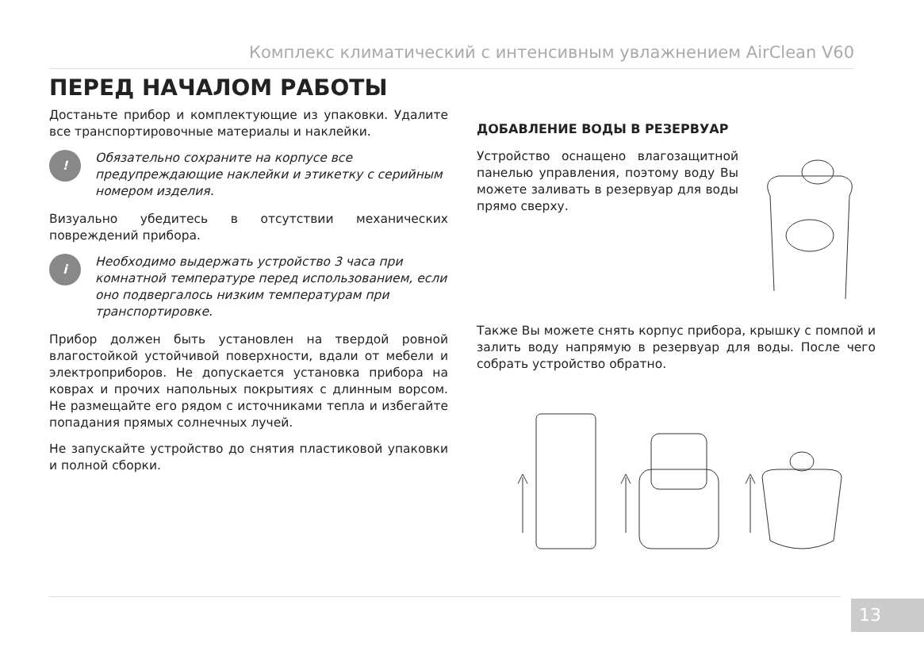Комплекс климатический с интенсивным увлажнением AirClean V60
ПЕРЕД НАЧАЛОМ РАБОТЫ
Достаньте прибор и комплектующие из упаковки. Удалите все транспортировочные материалы и наклейки.
!
Обязательно сохраните на корпусе все предупреждающие наклейки и этикетку с серийным номером изделия.
Визуально убедитесь в отсутствии механических повреждений прибора.
i
Необходимо выдержать устройство 3 часа при комнатной температуре перед использованием, если оно подвергалось низким температурам при транспортировке.
Прибор должен быть установлен на твердой ровной влагостойкой устойчивой поверхности, вдали от мебели и электроприборов. Не допускается установка прибора на коврах и прочих напольных покрытиях с длинным ворсом. Не размещайте его рядом с источниками тепла и избегайте попадания прямых солнечных лучей.
Не запускайте устройство до снятия пластиковой упаковки и полной сборки.
ДОБАВЛЕНИЕ ВОДЫ В РЕЗЕРВУАР
Устройство оснащено влагозащитной панелью управления, поэтому воду Вы можете заливать в резервуар для воды прямо сверху.
Также Вы можете снять корпус прибора, крышку с помпой и залить воду напрямую в резервуар для воды. После чего собрать устройство обратно.
13